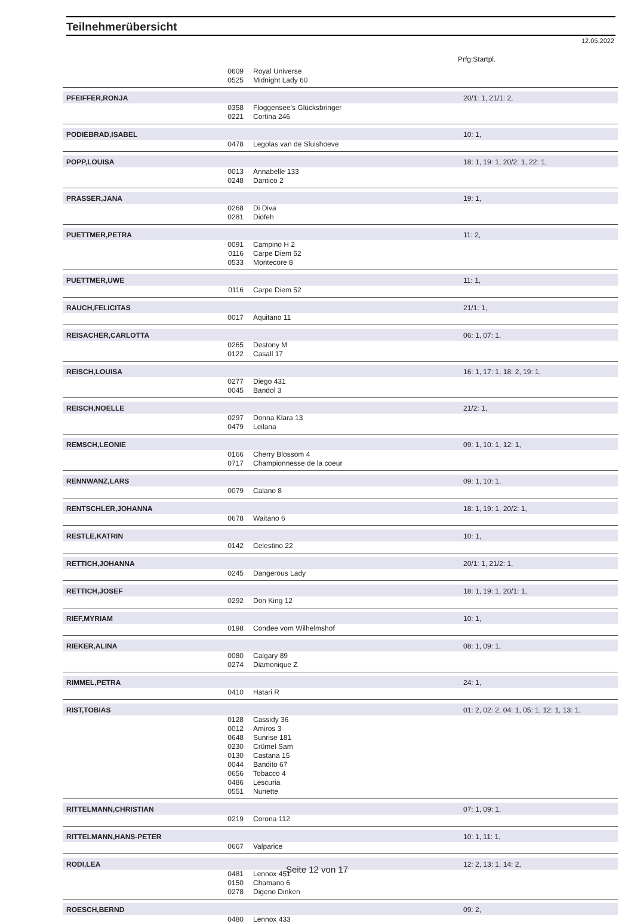Teilnehmerübersicht
12.05.2022
Prfg:Startpl.
| | 0609 | Royal Universe | |
| | 0525 | Midnight Lady 60 | |
| PFEIFFER,RONJA | | | 20/1: 1, 21/1: 2, |
| | 0358 | Floggensee's Glücksbringer | |
| | 0221 | Cortina 246 | |
| PODIEBRAD,ISABEL | | | 10: 1, |
| | 0478 | Legolas van de Sluishoeve | |
| POPP,LOUISA | | | 18: 1, 19: 1, 20/2: 1, 22: 1, |
| | 0013 | Annabelle 133 | |
| | 0248 | Dantico 2 | |
| PRASSER,JANA | | | 19: 1, |
| | 0268 | Di Diva | |
| | 0281 | Diofeh | |
| PUETTMER,PETRA | | | 11: 2, |
| | 0091 | Campino H 2 | |
| | 0116 | Carpe Diem 52 | |
| | 0533 | Montecore 8 | |
| PUETTMER,UWE | | | 11: 1, |
| | 0116 | Carpe Diem 52 | |
| RAUCH,FELICITAS | | | 21/1: 1, |
| | 0017 | Aquitano 11 | |
| REISACHER,CARLOTTA | | | 06: 1, 07: 1, |
| | 0265 | Destony M | |
| | 0122 | Casall 17 | |
| REISCH,LOUISA | | | 16: 1, 17: 1, 18: 2, 19: 1, |
| | 0277 | Diego 431 | |
| | 0045 | Bandol 3 | |
| REISCH,NOELLE | | | 21/2: 1, |
| | 0297 | Donna Klara 13 | |
| | 0479 | Leilana | |
| REMSCH,LEONIE | | | 09: 1, 10: 1, 12: 1, |
| | 0166 | Cherry Blossom 4 | |
| | 0717 | Championnesse de la coeur | |
| RENNWANZ,LARS | | | 09: 1, 10: 1, |
| | 0079 | Calano 8 | |
| RENTSCHLER,JOHANNA | | | 18: 1, 19: 1, 20/2: 1, |
| | 0678 | Waitano 6 | |
| RESTLE,KATRIN | | | 10: 1, |
| | 0142 | Celestino 22 | |
| RETTICH,JOHANNA | | | 20/1: 1, 21/2: 1, |
| | 0245 | Dangerous Lady | |
| RETTICH,JOSEF | | | 18: 1, 19: 1, 20/1: 1, |
| | 0292 | Don King 12 | |
| RIEF,MYRIAM | | | 10: 1, |
| | 0198 | Condee vom Wilhelmshof | |
| RIEKER,ALINA | | | 08: 1, 09: 1, |
| | 0080 | Calgary 89 | |
| | 0274 | Diamonique Z | |
| RIMMEL,PETRA | | | 24: 1, |
| | 0410 | Hatari R | |
| RIST,TOBIAS | | | 01: 2, 02: 2, 04: 1, 05: 1, 12: 1, 13: 1, |
| | 0128 | Cassidy 36 | |
| | 0012 | Amiros 3 | |
| | 0648 | Sunrise 181 | |
| | 0230 | Crümel Sam | |
| | 0130 | Castana 15 | |
| | 0044 | Bandito 67 | |
| | 0656 | Tobacco 4 | |
| | 0486 | Lescuria | |
| | 0551 | Nunette | |
| RITTELMANN,CHRISTIAN | | | 07: 1, 09: 1, |
| | 0219 | Corona 112 | |
| RITTELMANN,HANS-PETER | | | 10: 1, 11: 1, |
| | 0667 | Valparice | |
| RODI,LEA | | | 12: 2, 13: 1, 14: 2, |
| | 0481 | Lennox 451 | |
| | 0150 | Chamano 6 | |
| | 0278 | Digeno Dinken | |
| ROESCH,BERND | | | 09: 2, |
| | 0480 | Lennox 433 | |
Seite 12 von 17